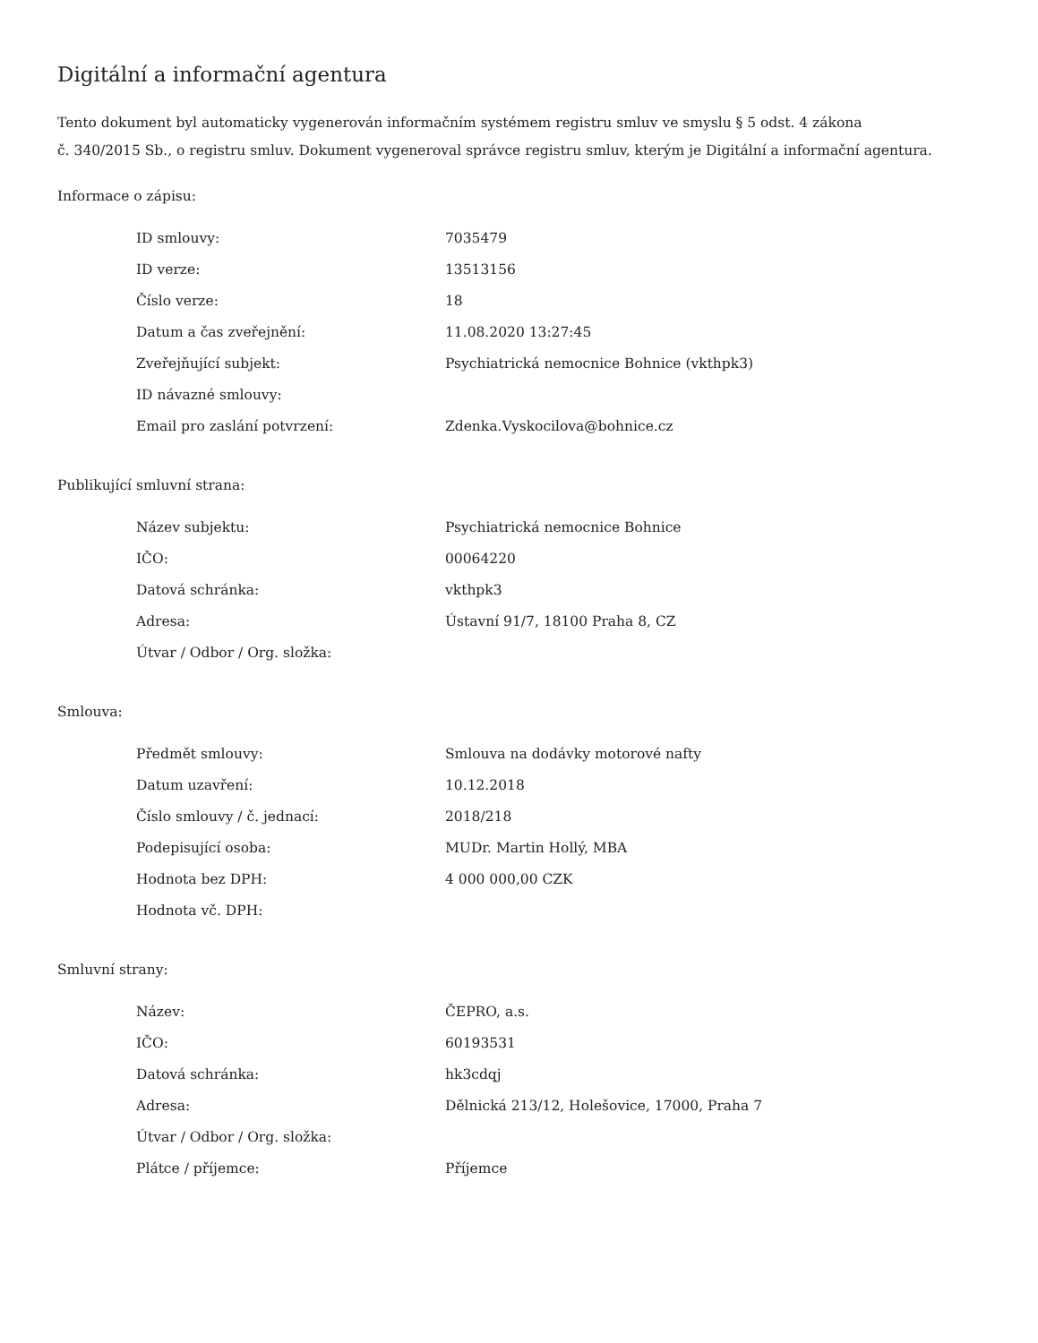Digitální a informační agentura
Tento dokument byl automaticky vygenerován informačním systémem registru smluv ve smyslu § 5 odst. 4 zákona
č. 340/2015 Sb., o registru smluv. Dokument vygeneroval správce registru smluv, kterým je Digitální a informační agentura.
Informace o zápisu:
| ID smlouvy: | 7035479 |
| ID verze: | 13513156 |
| Číslo verze: | 18 |
| Datum a čas zveřejnění: | 11.08.2020 13:27:45 |
| Zveřejňující subjekt: | Psychiatrická nemocnice Bohnice (vkthpk3) |
| ID návazné smlouvy: | |
| Email pro zaslání potvrzení: | Zdenka.Vyskocilova@bohnice.cz |
Publikující smluvní strana:
| Název subjektu: | Psychiatrická nemocnice Bohnice |
| IČO: | 00064220 |
| Datová schránka: | vkthpk3 |
| Adresa: | Ústavní 91/7, 18100 Praha 8, CZ |
| Útvar / Odbor / Org. složka: | |
Smlouva:
| Předmět smlouvy: | Smlouva na dodávky motorové nafty |
| Datum uzavření: | 10.12.2018 |
| Číslo smlouvy / č. jednací: | 2018/218 |
| Podepisující osoba: | MUDr. Martin Hollý, MBA |
| Hodnota bez DPH: | 4 000 000,00 CZK |
| Hodnota vč. DPH: | |
Smluvní strany:
| Název: | ČEPRO, a.s. |
| IČO: | 60193531 |
| Datová schránka: | hk3cdqj |
| Adresa: | Dělnická 213/12, Holešovice, 17000, Praha 7 |
| Útvar / Odbor / Org. složka: | |
| Plátce / příjemce: | Příjemce |